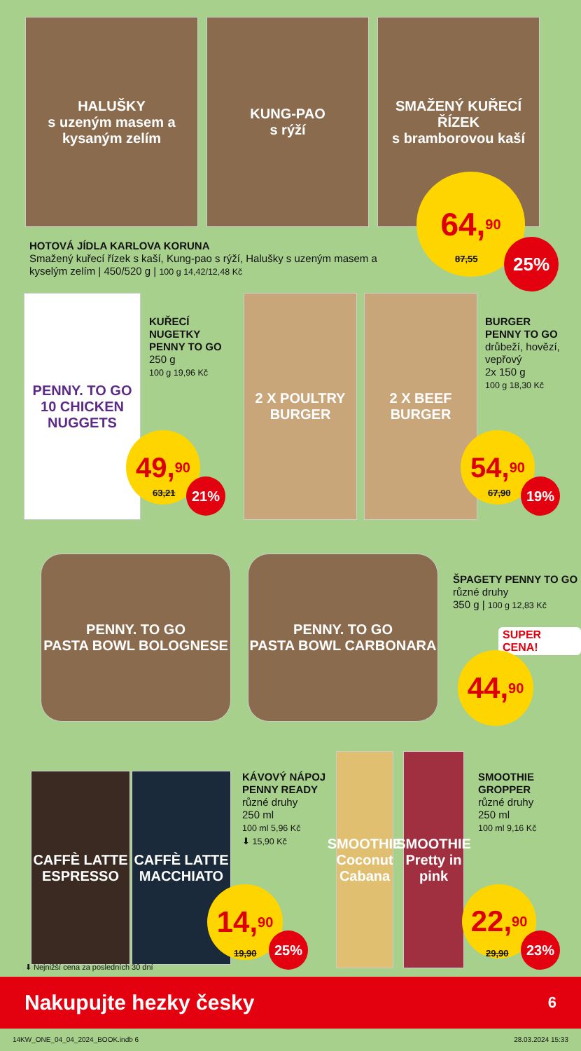HALUŠKY
s uzeným masem a kysaným zelím
KUNG-PAO
s rýží
SMAŽENÝ KUŘECÍ ŘÍZEK
s bramborovou kaší
HOTOVÁ JÍDLA KARLOVA KORUNA
Smažený kuřecí řízek s kaší, Kung-pao s rýží, Halušky s uzeným masem a kyselým zelím | 450/520 g | 100 g 14,42/12,48 Kč
64,<sup>90</sup>
87,55
25%
PENNY. TO GO
10 CHICKEN NUGGETS
KUŘECÍ
NUGETKY
PENNY TO GO
250 g
100 g 19,96 Kč
49,<sup>90</sup>
63,21 21%
2 X POULTRY BURGER
2 X BEEF BURGER
BURGER
PENNY TO GO
drůbeží, hovězí,
vepřový
2x 150 g
100 g 18,30 Kč
54,<sup>90</sup>
67,90 19%
PENNY. TO GO
PASTA BOWL BOLOGNESE
PENNY. TO GO
PASTA BOWL CARBONARA
ŠPAGETY PENNY TO GO
různé druhy
350 g | 100 g 12,83 Kč
SUPER CENA!
44,<sup>90</sup>
CAFFÈ LATTE ESPRESSO
CAFFÈ LATTE MACCHIATO
KÁVOVÝ NÁPOJ
PENNY READY
různé druhy
250 ml
100 ml 5,96 Kč
⬇ 15,90 Kč
14,<sup>90</sup>
19,90
25%
SMOOTHIE Coconut Cabana
SMOOTHIE Pretty in pink
SMOOTHIE
GROPPER
různé druhy
250 ml
100 ml 9,16 Kč
22,<sup>90</sup>
29,90
23%
⬇ Nejnižší cena za posledních 30 dní
Nakupujte hezky česky 6
14KW_ONE_04_04_2024_BOOK.indb 6 28.03.2024 15:33